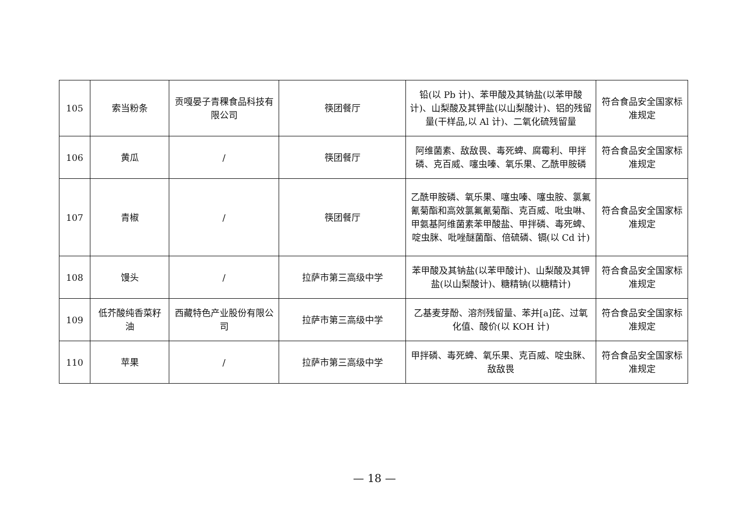| 105 | 索当粉条 | 贡嘎晏子青稞食品科技有限公司 | 筷团餐厅 | 铅(以 Pb 计)、苯甲酸及其钠盐(以苯甲酸计)、山梨酸及其钾盐(以山梨酸计)、铝的残留量(干样品,以 Al 计)、二氧化硫残留量 | 符合食品安全国家标准规定 |
| 106 | 黄瓜 | / | 筷团餐厅 | 阿维菌素、敌敌畏、毒死蜱、腐霉利、甲拌磷、克百威、噻虫嗪、氧乐果、乙酰甲胺磷 | 符合食品安全国家标准规定 |
| 107 | 青椒 | / | 筷团餐厅 | 乙酰甲胺磷、氧乐果、噻虫嗪、噻虫胺、氯氟氰菊酯和高效氯氟氰菊酯、克百威、吡虫啉、甲氨基阿维菌素苯甲酸盐、甲拌磷、毒死蜱、啶虫脒、吡唑醚菌酯、倍硫磷、镉(以 Cd 计) | 符合食品安全国家标准规定 |
| 108 | 馒头 | / | 拉萨市第三高级中学 | 苯甲酸及其钠盐(以苯甲酸计)、山梨酸及其钾盐(以山梨酸计)、糖精钠(以糖精计) | 符合食品安全国家标准规定 |
| 109 | 低芥酸纯香菜籽油 | 西藏特色产业股份有限公司 | 拉萨市第三高级中学 | 乙基麦芽酚、溶剂残留量、苯并[a]芘、过氧化值、酸价(以 KOH 计) | 符合食品安全国家标准规定 |
| 110 | 苹果 | / | 拉萨市第三高级中学 | 甲拌磷、毒死蜱、氧乐果、克百威、啶虫脒、敌敌畏 | 符合食品安全国家标准规定 |
— 18 —